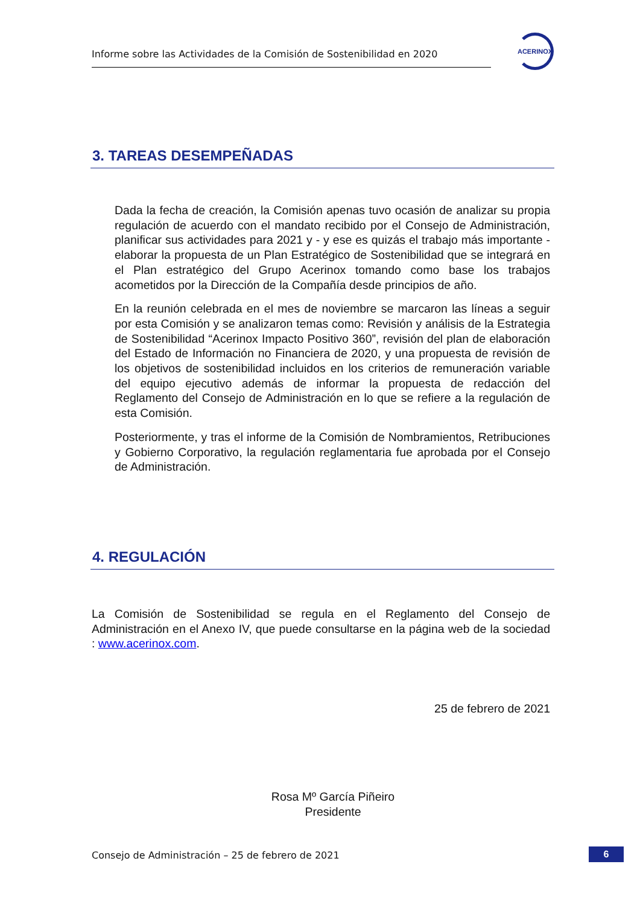Informe sobre las Actividades de la Comisión de Sostenibilidad en 2020
ACERINOX
3. TAREAS DESEMPEÑADAS
Dada la fecha de creación, la Comisión apenas tuvo ocasión de analizar su propia regulación de acuerdo con el mandato recibido por el Consejo de Administración, planificar sus actividades para 2021 y - y ese es quizás el trabajo más importante - elaborar la propuesta de un Plan Estratégico de Sostenibilidad que se integrará en el Plan estratégico del Grupo Acerinox tomando como base los trabajos acometidos por la Dirección de la Compañía desde principios de año.
En la reunión celebrada en el mes de noviembre se marcaron las líneas a seguir por esta Comisión y se analizaron temas como: Revisión y análisis de la Estrategia de Sostenibilidad “Acerinox Impacto Positivo 360”, revisión del plan de elaboración del Estado de Información no Financiera de 2020, y una propuesta de revisión de los objetivos de sostenibilidad incluidos en los criterios de remuneración variable del equipo ejecutivo además de informar la propuesta de redacción del Reglamento del Consejo de Administración en lo que se refiere a la regulación de esta Comisión.
Posteriormente, y tras el informe de la Comisión de Nombramientos, Retribuciones y Gobierno Corporativo, la regulación reglamentaria fue aprobada por el Consejo de Administración.
4. REGULACIÓN
La Comisión de Sostenibilidad se regula en el Reglamento del Consejo de Administración en el Anexo IV, que puede consultarse en la página web de la sociedad : www.acerinox.com.
25 de febrero de 2021
Rosa Mº García Piñeiro
Presidente
Consejo de Administración – 25 de febrero de 2021
6